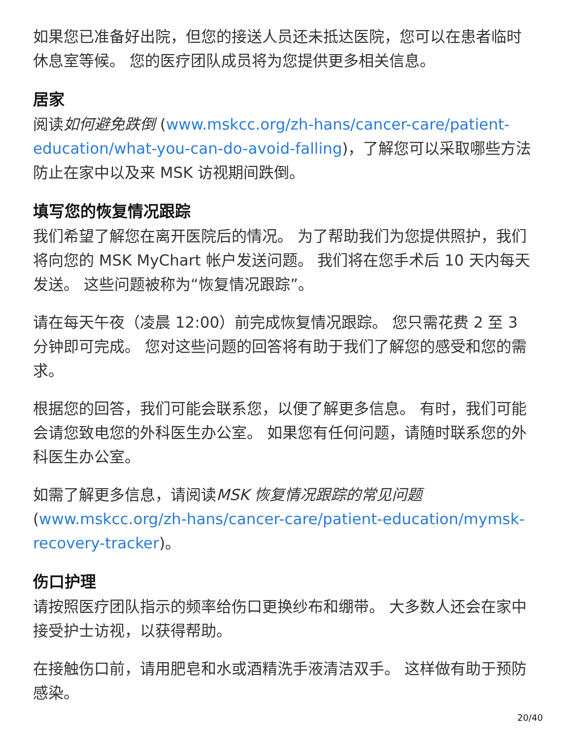如果您已准备好出院，但您的接送人员还未抵达医院，您可以在患者临时休息室等候。 您的医疗团队成员将为您提供更多相关信息。
居家
阅读如何避免跌倒 (www.mskcc.org/zh-hans/cancer-care/patient-education/what-you-can-do-avoid-falling)，了解您可以采取哪些方法防止在家中以及来 MSK 访视期间跌倒。
填写您的恢复情况跟踪
我们希望了解您在离开医院后的情况。 为了帮助我们为您提供照护，我们将向您的 MSK MyChart 帐户发送问题。 我们将在您手术后 10 天内每天发送。 这些问题被称为“恢复情况跟踪”。
请在每天午夜（凌晨 12:00）前完成恢复情况跟踪。 您只需花费 2 至 3 分钟即可完成。 您对这些问题的回答将有助于我们了解您的感受和您的需求。
根据您的回答，我们可能会联系您，以便了解更多信息。 有时，我们可能会请您致电您的外科医生办公室。 如果您有任何问题，请随时联系您的外科医生办公室。
如需了解更多信息，请阅读MSK 恢复情况跟踪的常见问题 (www.mskcc.org/zh-hans/cancer-care/patient-education/mymsk-recovery-tracker)。
伤口护理
请按照医疗团队指示的频率给伤口更换纱布和绷带。 大多数人还会在家中接受护士访视，以获得帮助。
在接触伤口前，请用肥皂和水或酒精洗手液清洁双手。 这样做有助于预防感染。
20/40